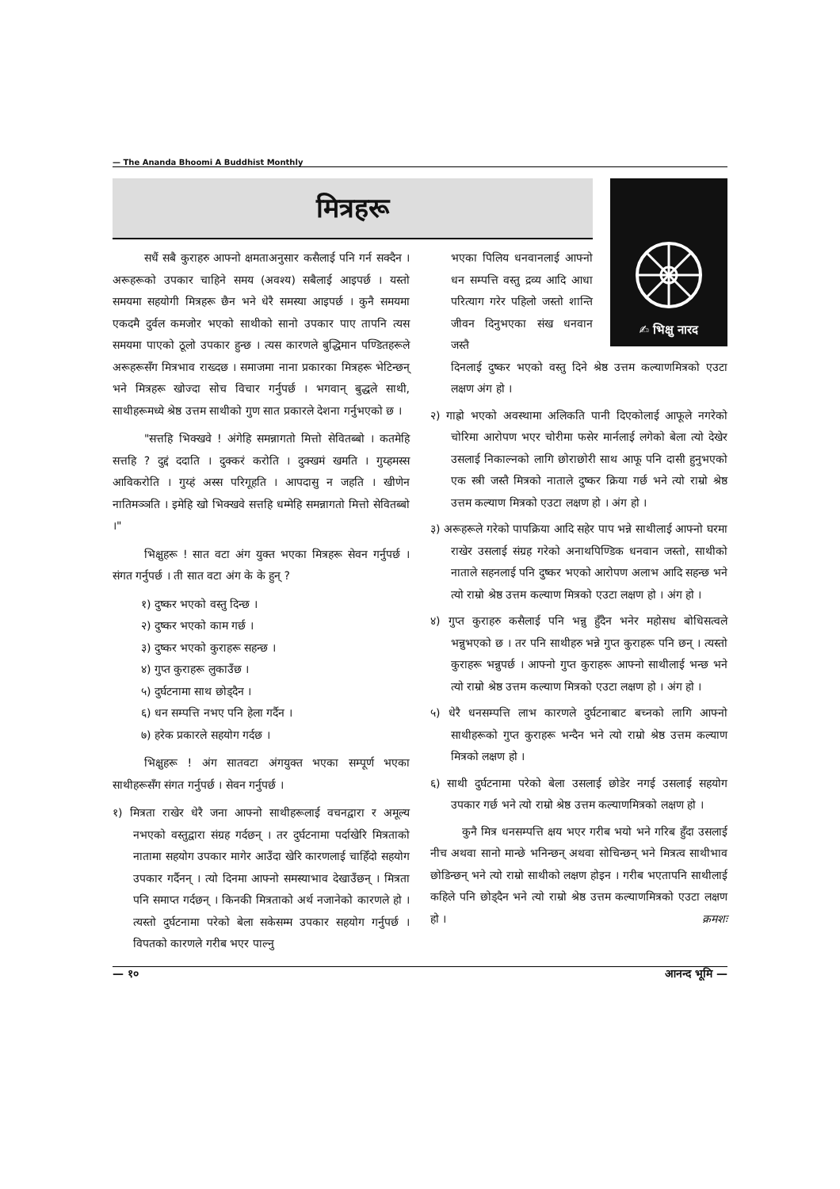— The Ananda Bhoomi A Buddhist Monthly
मित्रहरू
✍ भिक्षु नारद
सधैं सबै कुराहरु आफ्नो क्षमताअनुसार कसैलाई पनि गर्न सक्दैन । अरूहरूको उपकार चाहिने समय (अवश्य) सबैलाई आइपर्छ । यस्तो समयमा सहयोगी मित्रहरू छैन भने धेरै समस्या आइपर्छ । कुनै समयमा एकदमै दुर्वल कमजोर भएको साथीको सानो उपकार पाए तापनि त्यस समयमा पाएको ठूलो उपकार हुन्छ । त्यस कारणले बुद्धिमान पण्डितहरूले अरूहरूसँग मित्रभाव राख्दछ । समाजमा नाना प्रकारका मित्रहरू भेटिन्छन् भने मित्रहरू खोज्दा सोच विचार गर्नुपर्छ । भगवान् बुद्धले साथी, साथीहरूमध्ये श्रेष्ठ उत्तम साथीको गुण सात प्रकारले देशना गर्नुभएको छ ।
"सत्तहि भिक्खवे ! अंगेहि समन्नागतो मित्तो सेवितब्बो । कतमेहि सत्तहि ? दुद्दं ददाति । दुक्करं करोति । दुक्खमं खमति । गुय्हमस्स आविकरोति । गुय्हं अस्स परिगूहति । आपदासु न जहति । खीणेन नातिमञ्ञति । इमेहि खो भिक्खवे सत्तहि धम्मेहि समन्नागतो मित्तो सेवितब्बो ।"
भिक्षुहरू ! सात वटा अंग युक्त भएका मित्रहरू सेवन गर्नुपर्छ । संगत गर्नुपर्छ । ती सात वटा अंग के के हुन् ?
१) दुष्कर भएको वस्तु दिन्छ ।
२) दुष्कर भएको काम गर्छ ।
३) दुष्कर भएको कुराहरू सहन्छ ।
४) गुप्त कुराहरू लुकाउँछ ।
५) दुर्घटनामा साथ छोड्दैन ।
६) धन सम्पत्ति नभए पनि हेला गर्दैन ।
७) हरेक प्रकारले सहयोग गर्दछ ।
भिक्षुहरू ! अंग सातवटा अंगयुक्त भएका सम्पूर्ण भएका साथीहरूसँग संगत गर्नुपर्छ । सेवन गर्नुपर्छ ।
१) मित्रता राखेर धेरै जना आफ्नो साथीहरूलाई वचनद्वारा र अमूल्य नभएको वस्तुद्वारा संग्रह गर्दछन् । तर दुर्घटनामा पर्दाखेरि मित्रताको नातामा सहयोग उपकार मागेर आउँदा खेरि कारणलाई चाहिँदो सहयोग उपकार गर्दैनन् । त्यो दिनमा आफ्नो समस्याभाव देखाउँछन् । मित्रता पनि समाप्त गर्दछन् । किनकी मित्रताको अर्थ नजानेको कारणले हो । त्यस्तो दुर्घटनामा परेको बेला सकेसम्म उपकार सहयोग गर्नुपर्छ । विपतको कारणले गरीब भएर पाल्नु
भएका पिलिय धनवानलाई आफ्नो धन सम्पत्ति वस्तु द्रव्य आदि आधा परित्याग गरेर पहिलो जस्तो शान्ति जीवन दिनुभएका संख धनवान जस्तै
दिनलाई दुष्कर भएको वस्तु दिने श्रेष्ठ उत्तम कल्याणमित्रको एउटा लक्षण अंग हो ।
२) गाह्रो भएको अवस्थामा अलिकति पानी दिएकोलाई आफूले नगरेको चोरिमा आरोपण भएर चोरीमा फसेर मार्नलाई लगेको बेला त्यो देखेर उसलाई निकाल्नको लागि छोराछोरी साथ आफू पनि दासी हुनुभएको एक स्त्री जस्तै मित्रको नाताले दुष्कर क्रिया गर्छ भने त्यो राम्रो श्रेष्ठ उत्तम कल्याण मित्रको एउटा लक्षण हो । अंग हो ।
३) अरूहरूले गरेको पापक्रिया आदि सहेर पाप भन्ने साथीलाई आफ्नो घरमा राखेर उसलाई संग्रह गरेको अनाथपिण्डिक धनवान जस्तो, साथीको नाताले सहनलाई पनि दुष्कर भएको आरोपण अलाभ आदि सहन्छ भने त्यो राम्रो श्रेष्ठ उत्तम कल्याण मित्रको एउटा लक्षण हो । अंग हो ।
४) गुप्त कुराहरु कसैलाई पनि भन्नु हुँदैन भनेर महोसध बोधिसत्वले भन्नुभएको छ । तर पनि साथीहरु भन्ने गुप्त कुराहरू पनि छन् । त्यस्तो कुराहरू भन्नुपर्छ । आफ्नो गुप्त कुराहरू आफ्नो साथीलाई भन्छ भने त्यो राम्रो श्रेष्ठ उत्तम कल्याण मित्रको एउटा लक्षण हो । अंग हो ।
५) धेरै धनसम्पत्ति लाभ कारणले दुर्घटनाबाट बच्नको लागि आफ्नो साथीहरूको गुप्त कुराहरू भन्दैन भने त्यो राम्रो श्रेष्ठ उत्तम कल्याण मित्रको लक्षण हो ।
६) साथी दुर्घटनामा परेको बेला उसलाई छोडेर नगई उसलाई सहयोग उपकार गर्छ भने त्यो राम्रो श्रेष्ठ उत्तम कल्याणमित्रको लक्षण हो ।
कुनै मित्र धनसम्पत्ति क्षय भएर गरीब भयो भने गरिब हुँदा उसलाई नीच अथवा सानो मान्छे भनिन्छन् अथवा सोचिन्छन् भने मित्रत्व साथीभाव छोडिन्छन् भने त्यो राम्रो साथीको लक्षण होइन । गरीब भएतापनि साथीलाई कहिले पनि छोड्दैन भने त्यो राम्रो श्रेष्ठ उत्तम कल्याणमित्रको एउटा लक्षण हो । क्रमशः
— १० आनन्द भूमि —